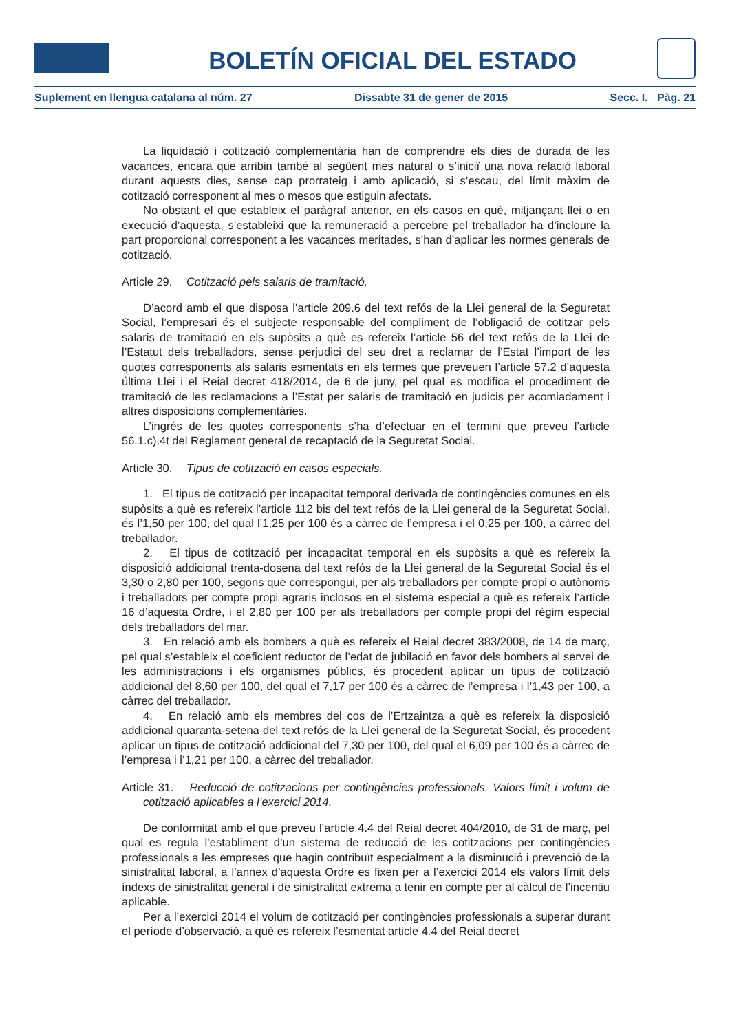BOLETÍN OFICIAL DEL ESTADO
Suplement en llengua catalana al núm. 27 Dissabte 31 de gener de 2015 Secc. I. Pàg. 21
La liquidació i cotització complementària han de comprendre els dies de durada de les vacances, encara que arribin també al següent mes natural o s’iniciï una nova relació laboral durant aquests dies, sense cap prorrateig i amb aplicació, si s’escau, del límit màxim de cotització corresponent al mes o mesos que estiguin afectats.
No obstant el que estableix el paràgraf anterior, en els casos en què, mitjançant llei o en execució d’aquesta, s’estableixi que la remuneració a percebre pel treballador ha d’incloure la part proporcional corresponent a les vacances meritades, s’han d’aplicar les normes generals de cotització.
Article 29. Cotització pels salaris de tramitació.
D’acord amb el que disposa l’article 209.6 del text refós de la Llei general de la Seguretat Social, l’empresari és el subjecte responsable del compliment de l’obligació de cotitzar pels salaris de tramitació en els supòsits a què es refereix l’article 56 del text refós de la Llei de l’Estatut dels treballadors, sense perjudici del seu dret a reclamar de l’Estat l’import de les quotes corresponents als salaris esmentats en els termes que preveuen l’article 57.2 d’aquesta última Llei i el Reial decret 418/2014, de 6 de juny, pel qual es modifica el procediment de tramitació de les reclamacions a l’Estat per salaris de tramitació en judicis per acomiadament i altres disposicions complementàries.
L’ingrés de les quotes corresponents s’ha d’efectuar en el termini que preveu l’article 56.1.c).4t del Reglament general de recaptació de la Seguretat Social.
Article 30. Tipus de cotització en casos especials.
1. El tipus de cotització per incapacitat temporal derivada de contingències comunes en els supòsits a què es refereix l’article 112 bis del text refós de la Llei general de la Seguretat Social, és l’1,50 per 100, del qual l’1,25 per 100 és a càrrec de l’empresa i el 0,25 per 100, a càrrec del treballador.
2. El tipus de cotització per incapacitat temporal en els supòsits a què es refereix la disposició addicional trenta-dosena del text refós de la Llei general de la Seguretat Social és el 3,30 o 2,80 per 100, segons que correspongui, per als treballadors per compte propi o autònoms i treballadors per compte propi agraris inclosos en el sistema especial a què es refereix l’article 16 d’aquesta Ordre, i el 2,80 per 100 per als treballadors per compte propi del règim especial dels treballadors del mar.
3. En relació amb els bombers a què es refereix el Reial decret 383/2008, de 14 de març, pel qual s’estableix el coeficient reductor de l’edat de jubilació en favor dels bombers al servei de les administracions i els organismes públics, és procedent aplicar un tipus de cotització addicional del 8,60 per 100, del qual el 7,17 per 100 és a càrrec de l’empresa i l’1,43 per 100, a càrrec del treballador.
4. En relació amb els membres del cos de l’Ertzaintza a què es refereix la disposició addicional quaranta-setena del text refós de la Llei general de la Seguretat Social, és procedent aplicar un tipus de cotització addicional del 7,30 per 100, del qual el 6,09 per 100 és a càrrec de l’empresa i l’1,21 per 100, a càrrec del treballador.
Article 31. Reducció de cotitzacions per contingències professionals. Valors límit i volum de cotització aplicables a l’exercici 2014.
De conformitat amb el que preveu l’article 4.4 del Reial decret 404/2010, de 31 de març, pel qual es regula l’establiment d’un sistema de reducció de les cotitzacions per contingències professionals a les empreses que hagin contribuït especialment a la disminució i prevenció de la sinistralitat laboral, a l’annex d’aquesta Ordre es fixen per a l’exercici 2014 els valors límit dels índexs de sinistralitat general i de sinistralitat extrema a tenir en compte per al càlcul de l’incentiu aplicable.
Per a l’exercici 2014 el volum de cotització per contingències professionals a superar durant el període d’observació, a què es refereix l’esmentat article 4.4 del Reial decret